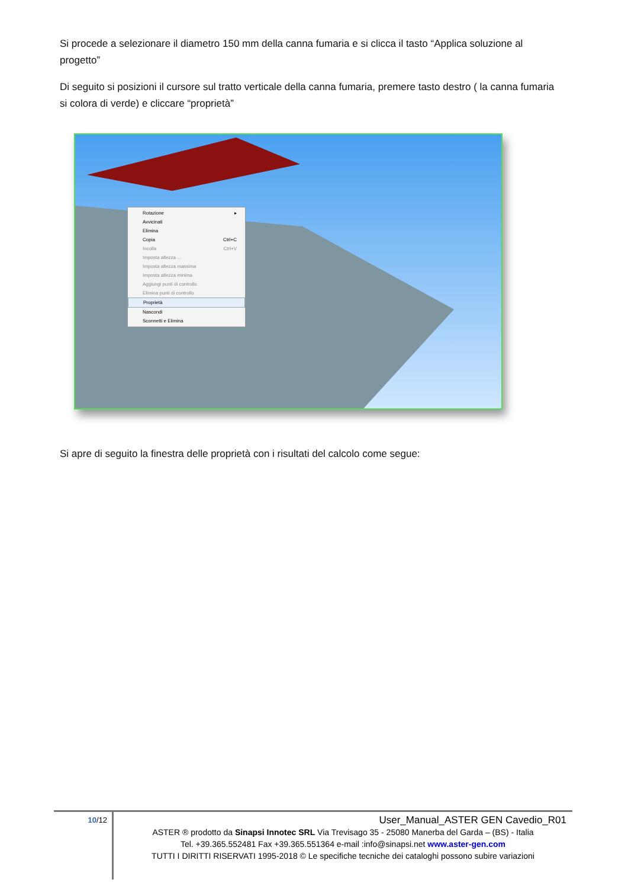Si procede a selezionare il diametro 150 mm della canna fumaria e si clicca il tasto “Applica soluzione al progetto”
Di seguito si posizioni il cursore sul tratto verticale della canna fumaria, premere tasto destro ( la canna fumaria si colora di verde) e cliccare “proprietà”
Rotazione ▸
Avvicinati
Elimina
Copia Ctrl+C
Incolla Ctrl+V
Imposta altezza ...
Imposta altezza massima
Imposta altezza minima
Aggiungi punti di controllo
Elimina punti di controllo
Proprietà
Nascondi
Sconnetti e Elimina
Si apre di seguito la finestra delle proprietà con i risultati del calcolo come segue:
10/12
User_Manual_ASTER GEN Cavedio_R01
ASTER ® prodotto da Sinapsi Innotec SRL Via Trevisago 35 - 25080 Manerba del Garda – (BS) - Italia
Tel. +39.365.552481 Fax +39.365.551364 e-mail :info@sinapsi.net www.aster-gen.com
TUTTI I DIRITTI RISERVATI 1995-2018 © Le specifiche tecniche dei cataloghi possono subire variazioni